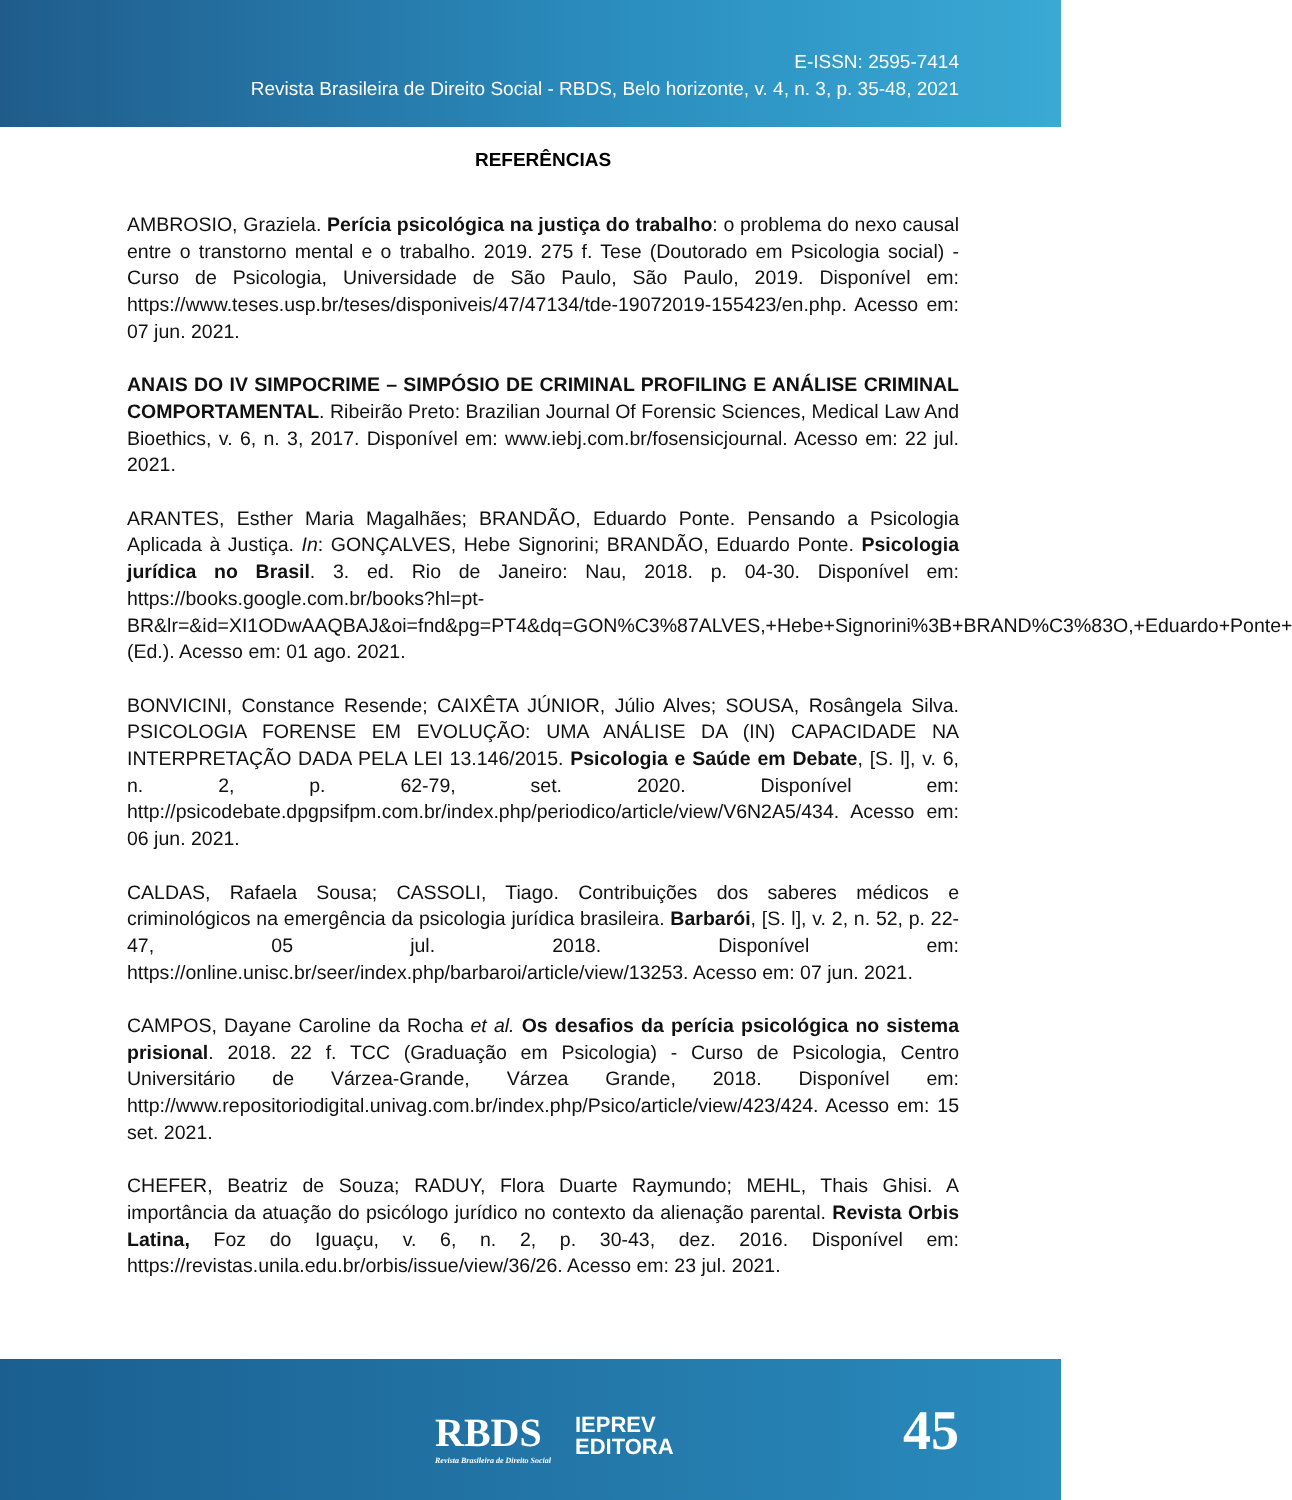E-ISSN: 2595-7414
Revista Brasileira de Direito Social - RBDS, Belo horizonte, v. 4, n. 3, p. 35-48, 2021
REFERÊNCIAS
AMBROSIO, Graziela. Perícia psicológica na justiça do trabalho: o problema do nexo causal entre o transtorno mental e o trabalho. 2019. 275 f. Tese (Doutorado em Psicologia social) - Curso de Psicologia, Universidade de São Paulo, São Paulo, 2019. Disponível em: https://www.teses.usp.br/teses/disponiveis/47/47134/tde-19072019-155423/en.php. Acesso em: 07 jun. 2021.
ANAIS DO IV SIMPOCRIME – SIMPÓSIO DE CRIMINAL PROFILING E ANÁLISE CRIMINAL COMPORTAMENTAL. Ribeirão Preto: Brazilian Journal Of Forensic Sciences, Medical Law And Bioethics, v. 6, n. 3, 2017. Disponível em: www.iebj.com.br/fosensicjournal. Acesso em: 22 jul. 2021.
ARANTES, Esther Maria Magalhães; BRANDÃO, Eduardo Ponte. Pensando a Psicologia Aplicada à Justiça. In: GONÇALVES, Hebe Signorini; BRANDÃO, Eduardo Ponte. Psicologia jurídica no Brasil. 3. ed. Rio de Janeiro: Nau, 2018. p. 04-30. Disponível em: https://books.google.com.br/books?hl=pt-BR&lr=&id=XI1ODwAAQBAJ&oi=fnd&pg=PT4&dq=GON%C3%87ALVES,+Hebe+Signorini%3B+BRAND%C3%83O,+Eduardo+Ponte+(Ed.). Acesso em: 01 ago. 2021.
BONVICINI, Constance Resende; CAIXÊTA JÚNIOR, Júlio Alves; SOUSA, Rosângela Silva. PSICOLOGIA FORENSE EM EVOLUÇÃO: UMA ANÁLISE DA (IN) CAPACIDADE NA INTERPRETAÇÃO DADA PELA LEI 13.146/2015. Psicologia e Saúde em Debate, [S. l], v. 6, n. 2, p. 62-79, set. 2020. Disponível em: http://psicodebate.dpgpsifpm.com.br/index.php/periodico/article/view/V6N2A5/434. Acesso em: 06 jun. 2021.
CALDAS, Rafaela Sousa; CASSOLI, Tiago. Contribuições dos saberes médicos e criminológicos na emergência da psicologia jurídica brasileira. Barbarói, [S. l], v. 2, n. 52, p. 22-47, 05 jul. 2018. Disponível em: https://online.unisc.br/seer/index.php/barbaroi/article/view/13253. Acesso em: 07 jun. 2021.
CAMPOS, Dayane Caroline da Rocha et al. Os desafios da perícia psicológica no sistema prisional. 2018. 22 f. TCC (Graduação em Psicologia) - Curso de Psicologia, Centro Universitário de Várzea-Grande, Várzea Grande, 2018. Disponível em: http://www.repositoriodigital.univag.com.br/index.php/Psico/article/view/423/424. Acesso em: 15 set. 2021.
CHEFER, Beatriz de Souza; RADUY, Flora Duarte Raymundo; MEHL, Thais Ghisi. A importância da atuação do psicólogo jurídico no contexto da alienação parental. Revista Orbis Latina, Foz do Iguaçu, v. 6, n. 2, p. 30-43, dez. 2016. Disponível em: https://revistas.unila.edu.br/orbis/issue/view/36/26. Acesso em: 23 jul. 2021.
RBDS
Revista Brasileira de Direito Social
IEPREV
EDITORA
45